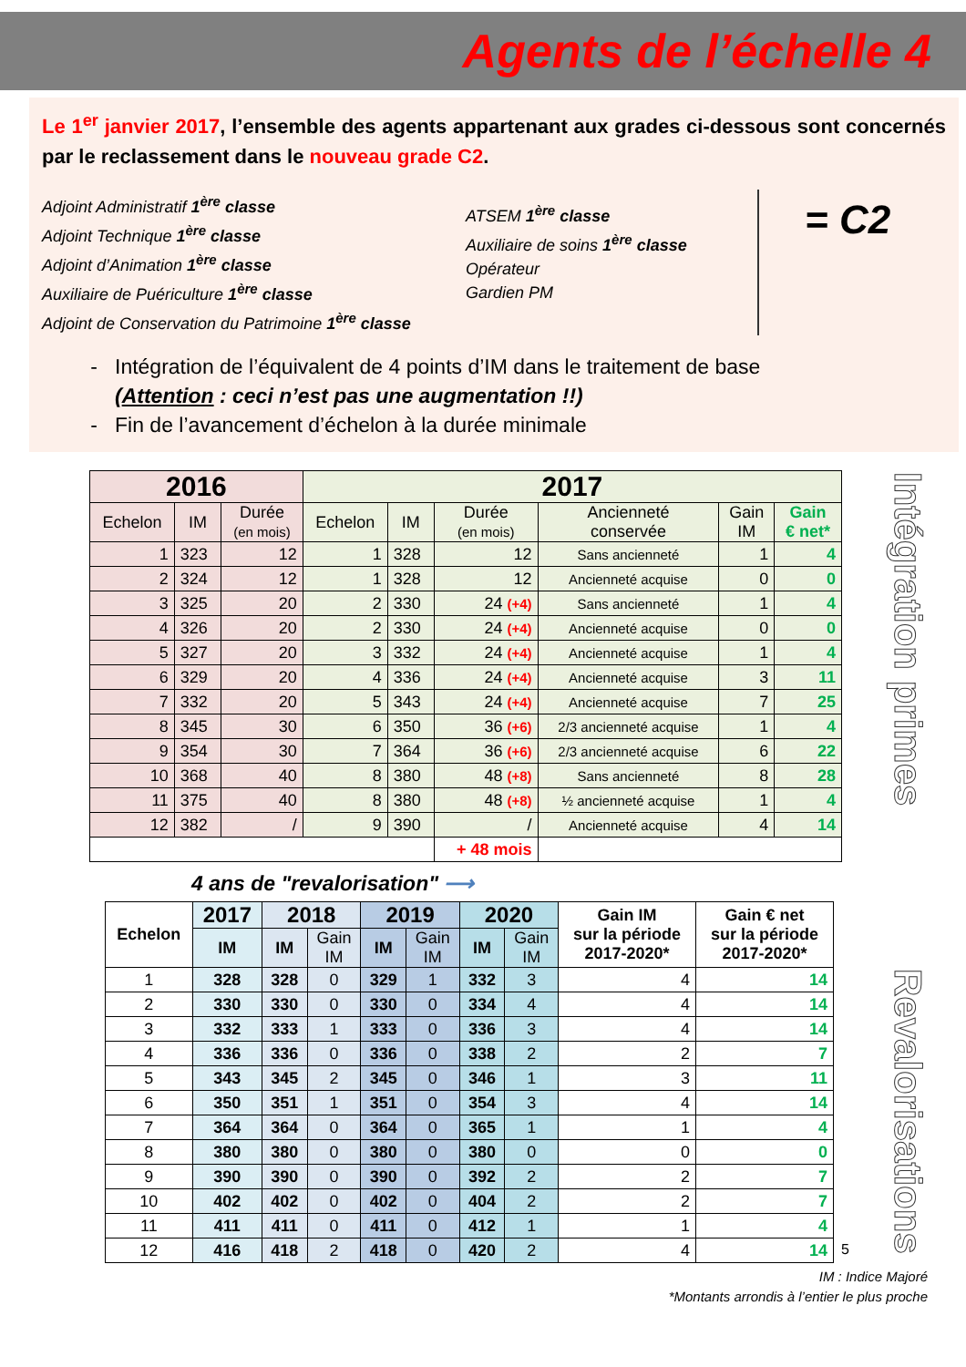Agents de l’échelle 4
Le 1<sup>er</sup> janvier 2017, l’ensemble des agents appartenant aux grades ci-dessous sont concernés par le reclassement dans le nouveau grade C2.
Adjoint Administratif 1<sup>ère</sup> classe
Adjoint Technique 1<sup>ère</sup> classe
Adjoint d’Animation 1<sup>ère</sup> classe
Auxiliaire de Puériculture 1<sup>ère</sup> classe
Adjoint de Conservation du Patrimoine 1<sup>ère</sup> classe
ATSEM 1<sup>ère</sup> classe
Auxiliaire de soins 1<sup>ère</sup> classe
Opérateur
Gardien PM
= C2
Intégration de l’équivalent de 4 points d’IM dans le traitement de base
(Attention : ceci n’est pas une augmentation !!)
Fin de l’avancement d’échelon à la durée minimale
Intégration primes
| 2016 | | | 2017 | | | | | |
| --- | --- | --- | --- | --- | --- | --- | --- | --- |
| Echelon | IM | Durée (en mois) | Echelon | IM | Durée (en mois) | Ancienneté conservée | Gain IM | Gain € net* |
| 1 | 323 | 12 | 1 | 328 | 12 | Sans ancienneté | 1 | 4 |
| 2 | 324 | 12 | 1 | 328 | 12 | Ancienneté acquise | 0 | 0 |
| 3 | 325 | 20 | 2 | 330 | 24 (+4) | Sans ancienneté | 1 | 4 |
| 4 | 326 | 20 | 2 | 330 | 24 (+4) | Ancienneté acquise | 0 | 0 |
| 5 | 327 | 20 | 3 | 332 | 24 (+4) | Ancienneté acquise | 1 | 4 |
| 6 | 329 | 20 | 4 | 336 | 24 (+4) | Ancienneté acquise | 3 | 11 |
| 7 | 332 | 20 | 5 | 343 | 24 (+4) | Ancienneté acquise | 7 | 25 |
| 8 | 345 | 30 | 6 | 350 | 36 (+6) | 2/3 ancienneté acquise | 1 | 4 |
| 9 | 354 | 30 | 7 | 364 | 36 (+6) | 2/3 ancienneté acquise | 6 | 22 |
| 10 | 368 | 40 | 8 | 380 | 48 (+8) | Sans ancienneté | 8 | 28 |
| 11 | 375 | 40 | 8 | 380 | 48 (+8) | ½ ancienneté acquise | 1 | 4 |
| 12 | 382 | / | 9 | 390 | / | Ancienneté acquise | 4 | 14 |
| | | | | | + 48 mois | | | |
4 ans de "revalorisation" ⟶
Revalorisations
| Echelon | 2017 | 2018 | | 2019 | | 2020 | | Gain IM sur la période 2017-2020* | Gain € net sur la période 2017-2020* |
| --- | --- | --- | --- | --- | --- | --- | --- | --- | --- |
| | IM | IM | Gain IM | IM | Gain IM | IM | Gain IM | | |
| 1 | 328 | 328 | 0 | 329 | 1 | 332 | 3 | 4 | 14 |
| 2 | 330 | 330 | 0 | 330 | 0 | 334 | 4 | 4 | 14 |
| 3 | 332 | 333 | 1 | 333 | 0 | 336 | 3 | 4 | 14 |
| 4 | 336 | 336 | 0 | 336 | 0 | 338 | 2 | 2 | 7 |
| 5 | 343 | 345 | 2 | 345 | 0 | 346 | 1 | 3 | 11 |
| 6 | 350 | 351 | 1 | 351 | 0 | 354 | 3 | 4 | 14 |
| 7 | 364 | 364 | 0 | 364 | 0 | 365 | 1 | 1 | 4 |
| 8 | 380 | 380 | 0 | 380 | 0 | 380 | 0 | 0 | 0 |
| 9 | 390 | 390 | 0 | 390 | 0 | 392 | 2 | 2 | 7 |
| 10 | 402 | 402 | 0 | 402 | 0 | 404 | 2 | 2 | 7 |
| 11 | 411 | 411 | 0 | 411 | 0 | 412 | 1 | 1 | 4 |
| 12 | 416 | 418 | 2 | 418 | 0 | 420 | 2 | 4 | 14 |
5
IM : Indice Majoré
*Montants arrondis à l’entier le plus proche